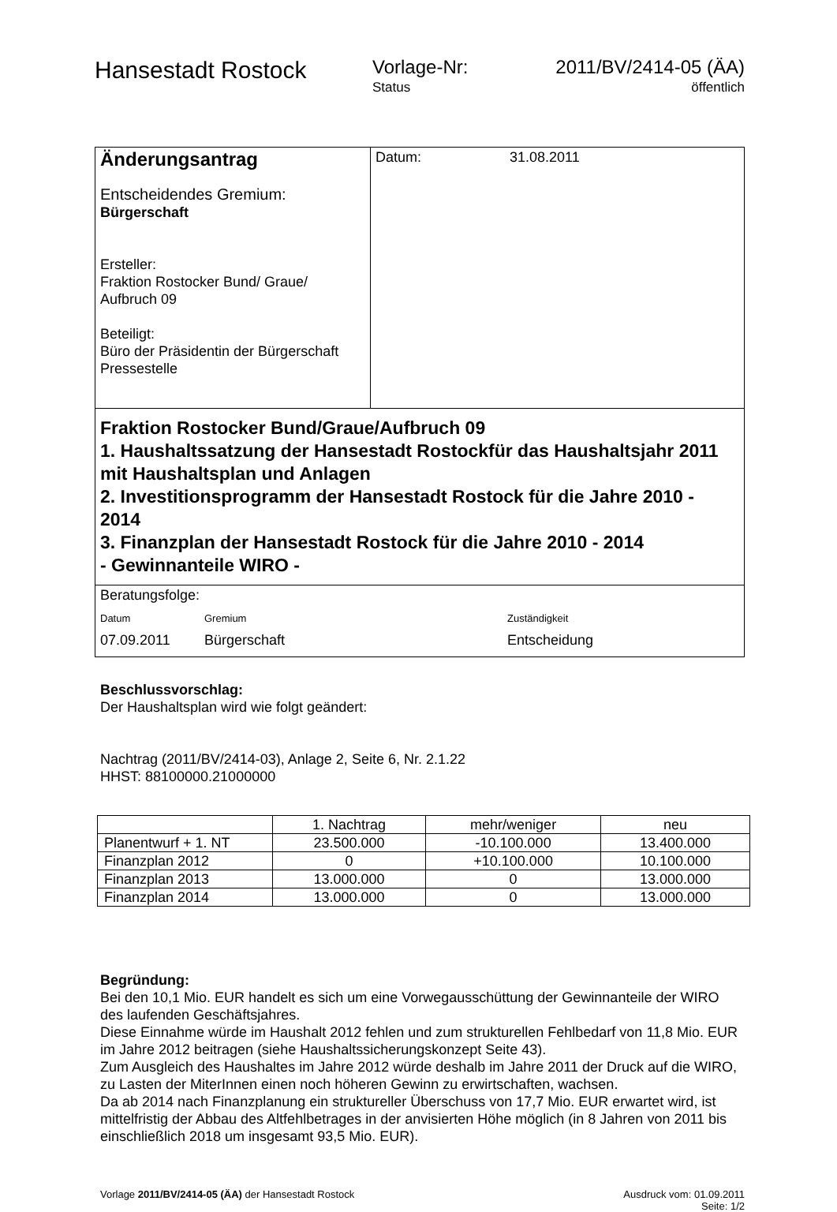Hansestadt Rostock
Vorlage-Nr:
Status
2011/BV/2414-05 (ÄA)
öffentlich
Änderungsantrag
Entscheidendes Gremium:
Bürgerschaft
Ersteller:
Fraktion Rostocker Bund/ Graue/
Aufbruch 09
Beteiligt:
Büro der Präsidentin der Bürgerschaft
Pressestelle
Datum: 31.08.2011
Fraktion Rostocker Bund/Graue/Aufbruch 09
1. Haushaltssatzung der Hansestadt Rostockfür das Haushaltsjahr 2011 mit Haushaltsplan und Anlagen
2. Investitionsprogramm der Hansestadt Rostock für die Jahre 2010 - 2014
3. Finanzplan der Hansestadt Rostock für die Jahre 2010 - 2014
- Gewinnanteile WIRO -
Beratungsfolge:
| Datum | Gremium | Zuständigkeit |
| 07.09.2011 | Bürgerschaft | Entscheidung |
Beschlussvorschlag:
Der Haushaltsplan wird wie folgt geändert:
Nachtrag (2011/BV/2414-03), Anlage 2, Seite 6, Nr. 2.1.22
HHST: 88100000.21000000
| | 1. Nachtrag | mehr/weniger | neu |
| Planentwurf + 1. NT | 23.500.000 | -10.100.000 | 13.400.000 |
| Finanzplan 2012 | 0 | +10.100.000 | 10.100.000 |
| Finanzplan 2013 | 13.000.000 | 0 | 13.000.000 |
| Finanzplan 2014 | 13.000.000 | 0 | 13.000.000 |
Begründung:
Bei den 10,1 Mio. EUR handelt es sich um eine Vorwegausschüttung der Gewinnanteile der WIRO des laufenden Geschäftsjahres.
Diese Einnahme würde im Haushalt 2012 fehlen und zum strukturellen Fehlbedarf von 11,8 Mio. EUR im Jahre 2012 beitragen (siehe Haushaltssicherungskonzept Seite 43).
Zum Ausgleich des Haushaltes im Jahre 2012 würde deshalb im Jahre 2011 der Druck auf die WIRO, zu Lasten der MiterInnen einen noch höheren Gewinn zu erwirtschaften, wachsen.
Da ab 2014 nach Finanzplanung ein struktureller Überschuss von 17,7 Mio. EUR erwartet wird, ist mittelfristig der Abbau des Altfehlbetrages in der anvisierten Höhe möglich (in 8 Jahren von 2011 bis einschließlich 2018 um insgesamt 93,5 Mio. EUR).
Vorlage 2011/BV/2414-05 (ÄA) der Hansestadt Rostock
Ausdruck vom: 01.09.2011
Seite: 1/2